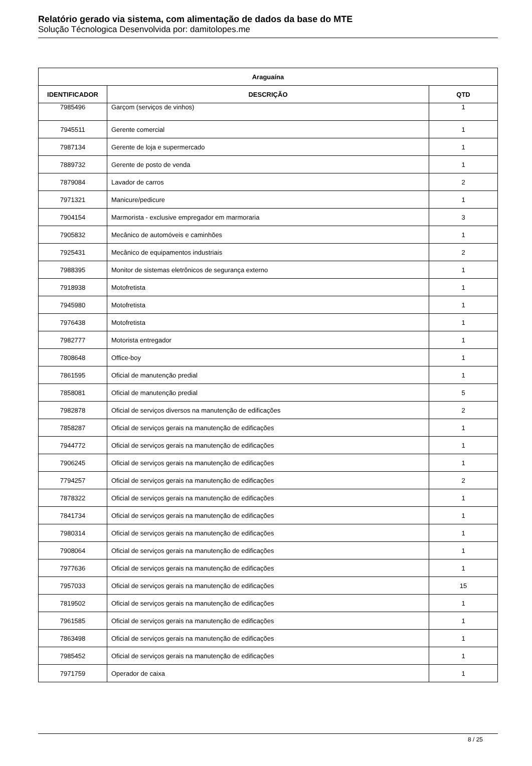Relatório gerado via sistema, com alimentação de dados da base do MTE
Solução Técnologica Desenvolvida por: damitolopes.me
| Araguaína | | |
| --- | --- | --- |
| IDENTIFICADOR | DESCRIÇÃO | QTD |
| 7985496 | Garçom (serviços de vinhos) | 1 |
| 7945511 | Gerente comercial | 1 |
| 7987134 | Gerente de loja e supermercado | 1 |
| 7889732 | Gerente de posto de venda | 1 |
| 7879084 | Lavador de carros | 2 |
| 7971321 | Manicure/pedicure | 1 |
| 7904154 | Marmorista - exclusive empregador em marmoraria | 3 |
| 7905832 | Mecânico de automóveis e caminhões | 1 |
| 7925431 | Mecânico de equipamentos industriais | 2 |
| 7988395 | Monitor de sistemas eletrônicos de segurança externo | 1 |
| 7918938 | Motofretista | 1 |
| 7945980 | Motofretista | 1 |
| 7976438 | Motofretista | 1 |
| 7982777 | Motorista entregador | 1 |
| 7808648 | Office-boy | 1 |
| 7861595 | Oficial de manutenção predial | 1 |
| 7858081 | Oficial de manutenção predial | 5 |
| 7982878 | Oficial de serviços diversos na manutenção de edificações | 2 |
| 7858287 | Oficial de serviços gerais na manutenção de edificações | 1 |
| 7944772 | Oficial de serviços gerais na manutenção de edificações | 1 |
| 7906245 | Oficial de serviços gerais na manutenção de edificações | 1 |
| 7794257 | Oficial de serviços gerais na manutenção de edificações | 2 |
| 7878322 | Oficial de serviços gerais na manutenção de edificações | 1 |
| 7841734 | Oficial de serviços gerais na manutenção de edificações | 1 |
| 7980314 | Oficial de serviços gerais na manutenção de edificações | 1 |
| 7908064 | Oficial de serviços gerais na manutenção de edificações | 1 |
| 7977636 | Oficial de serviços gerais na manutenção de edificações | 1 |
| 7957033 | Oficial de serviços gerais na manutenção de edificações | 15 |
| 7819502 | Oficial de serviços gerais na manutenção de edificações | 1 |
| 7961585 | Oficial de serviços gerais na manutenção de edificações | 1 |
| 7863498 | Oficial de serviços gerais na manutenção de edificações | 1 |
| 7985452 | Oficial de serviços gerais na manutenção de edificações | 1 |
| 7971759 | Operador de caixa | 1 |
8 / 25